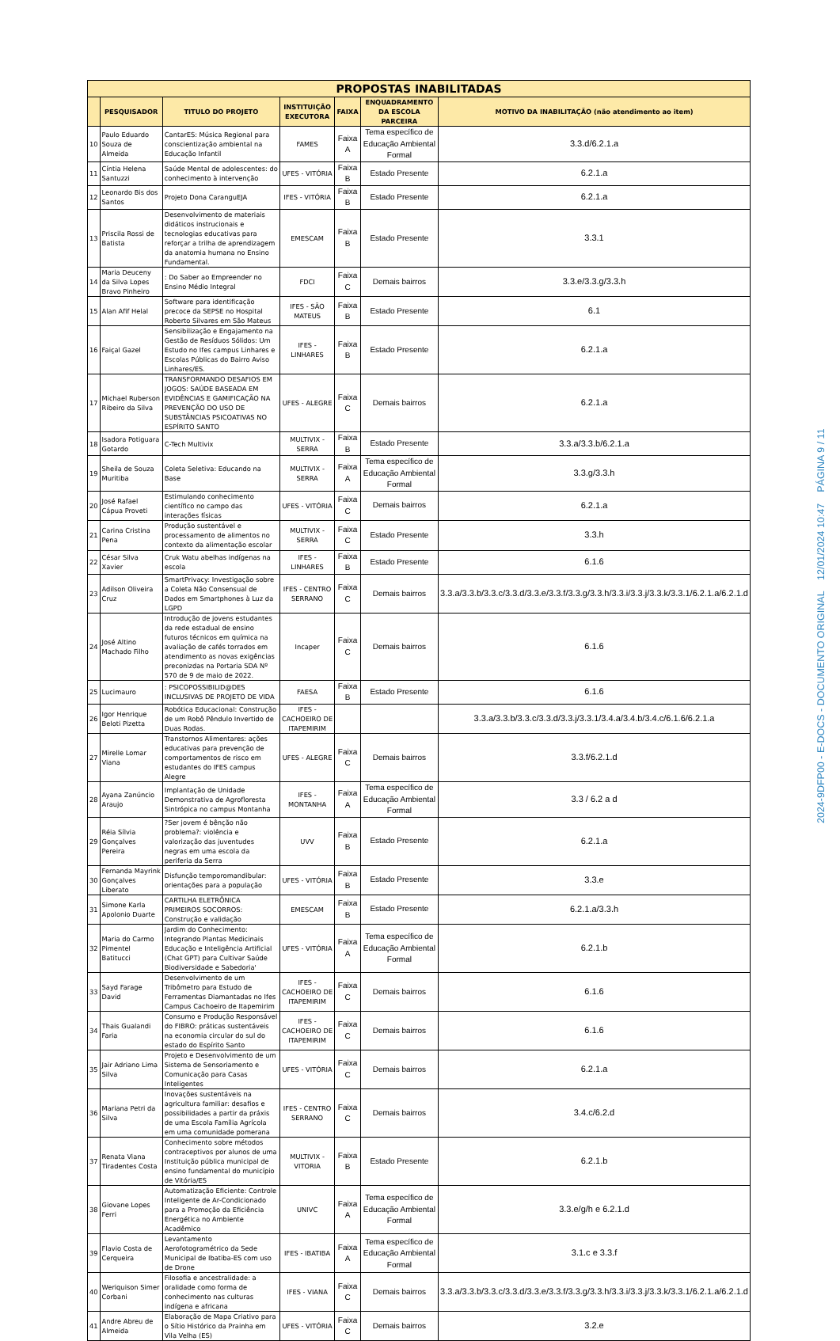| PROPOSTAS INABILITADAS | | | | | | |
| | PESQUISADOR | TITULO DO PROJETO | INSTITUIÇÃO EXECUTORA | FAIXA | ENQUADRAMENTO DA ESCOLA PARCEIRA | MOTIVO DA INABILITAÇÃO (não atendimento ao item) |
| 10 | Paulo Eduardo Souza de Almeida | CantarES: Música Regional para conscientização ambiental na Educação Infantil | FAMES | Faixa A | Tema específico de Educação Ambiental Formal | 3.3.d/6.2.1.a |
| 11 | Cíntia Helena Santuzzi | Saúde Mental de adolescentes: do conhecimento à intervenção | UFES - VITÓRIA | Faixa B | Estado Presente | 6.2.1.a |
| 12 | Leonardo Bis dos Santos | Projeto Dona CaranguEJA | IFES - VITÓRIA | Faixa B | Estado Presente | 6.2.1.a |
| 13 | Priscila Rossi de Batista | Desenvolvimento de materiais didáticos instrucionais e tecnologias educativas para reforçar a trilha de aprendizagem da anatomia humana no Ensino Fundamental. | EMESCAM | Faixa B | Estado Presente | 3.3.1 |
| 14 | Maria Deuceny da Silva Lopes Bravo Pinheiro | : Do Saber ao Empreender no Ensino Médio Integral | FDCI | Faixa C | Demais bairros | 3.3.e/3.3.g/3.3.h |
| 15 | Alan Afif Helal | Software para identificação precoce da SEPSE no Hospital Roberto Silvares em São Mateus | IFES - SÃO MATEUS | Faixa B | Estado Presente | 6.1 |
| 16 | Faiçal Gazel | Sensibilização e Engajamento na Gestão de Resíduos Sólidos: Um Estudo no Ifes campus Linhares e Escolas Públicas do Bairro Aviso Linhares/ES. | IFES - LINHARES | Faixa B | Estado Presente | 6.2.1.a |
| 17 | Michael Ruberson Ribeiro da Silva | TRANSFORMANDO DESAFIOS EM JOGOS: SAÚDE BASEADA EM EVIDÊNCIAS E GAMIFICAÇÃO NA PREVENÇÃO DO USO DE SUBSTÂNCIAS PSICOATIVAS NO ESPÍRITO SANTO | UFES - ALEGRE | Faixa C | Demais bairros | 6.2.1.a |
| 18 | Isadora Potiguara Gotardo | C-Tech Multivix | MULTIVIX - SERRA | Faixa B | Estado Presente | 3.3.a/3.3.b/6.2.1.a |
| 19 | Sheila de Souza Muritiba | Coleta Seletiva: Educando na Base | MULTIVIX - SERRA | Faixa A | Tema específico de Educação Ambiental Formal | 3.3.g/3.3.h |
| 20 | José Rafael Cápua Proveti | Estimulando conhecimento científico no campo das interações físicas | UFES - VITÓRIA | Faixa C | Demais bairros | 6.2.1.a |
| 21 | Carina Cristina Pena | Produção sustentável e processamento de alimentos no contexto da alimentação escolar | MULTIVIX - SERRA | Faixa C | Estado Presente | 3.3.h |
| 22 | César Silva Xavier | Cruk Watu abelhas indígenas na escola | IFES - LINHARES | Faixa B | Estado Presente | 6.1.6 |
| 23 | Adilson Oliveira Cruz | SmartPrivacy: Investigação sobre a Coleta Não Consensual de Dados em Smartphones à Luz da LGPD | IFES - CENTRO SERRANO | Faixa C | Demais bairros | 3.3.a/3.3.b/3.3.c/3.3.d/3.3.e/3.3.f/3.3.g/3.3.h/3.3.i/3.3.j/3.3.k/3.3.1/6.2.1.a/6.2.1.d |
| 24 | José Altino Machado Filho | Introdução de jovens estudantes da rede estadual de ensino futuros técnicos em química na avaliação de cafés torrados em atendimento as novas exigências preconizdas na Portaria SDA Nº 570 de 9 de maio de 2022. | Incaper | Faixa C | Demais bairros | 6.1.6 |
| 25 | Lucimauro | : PSICOPOSSIBILID@DES INCLUSIVAS DE PROJETO DE VIDA | FAESA | Faixa B | Estado Presente | 6.1.6 |
| 26 | Igor Henrique Beloti Pizetta | Robótica Educacional: Construção de um Robô Pêndulo Invertido de Duas Rodas. | IFES - CACHOEIRO DE ITAPEMIRIM | | | 3.3.a/3.3.b/3.3.c/3.3.d/3.3.j/3.3.1/3.4.a/3.4.b/3.4.c/6.1.6/6.2.1.a |
| 27 | Mirelle Lomar Viana | Transtornos Alimentares: ações educativas para prevenção de comportamentos de risco em estudantes do IFES campus Alegre | UFES - ALEGRE | Faixa C | Demais bairros | 3.3.f/6.2.1.d |
| 28 | Ayana Zanúncio Araujo | Implantação de Unidade Demonstrativa de Agrofloresta Sintrópica no campus Montanha | IFES - MONTANHA | Faixa A | Tema específico de Educação Ambiental Formal | 3.3 / 6.2 a d |
| 29 | Réia Sílvia Gonçalves Pereira | ?Ser jovem é bênção não problema?: violência e valorização das juventudes negras em uma escola da periferia da Serra | UVV | Faixa B | Estado Presente | 6.2.1.a |
| 30 | Fernanda Mayrink Gonçalves Liberato | Disfunção temporomandibular: orientações para a população | UFES - VITÓRIA | Faixa B | Estado Presente | 3.3.e |
| 31 | Simone Karla Apolonio Duarte | CARTILHA ELETRÔNICA PRIMEIROS SOCORROS: Construção e validação | EMESCAM | Faixa B | Estado Presente | 6.2.1.a/3.3.h |
| 32 | Maria do Carmo Pimentel Batitucci | Jardim do Conhecimento: Integrando Plantas Medicinais Educação e Inteligência Artificial (Chat GPT) para Cultivar Saúde Biodiversidade e Sabedoria' | UFES - VITÓRIA | Faixa A | Tema específico de Educação Ambiental Formal | 6.2.1.b |
| 33 | Sayd Farage David | Desenvolvimento de um Tribômetro para Estudo de Ferramentas Diamantadas no Ifes Campus Cachoeiro de Itapemirim | IFES - CACHOEIRO DE ITAPEMIRIM | Faixa C | Demais bairros | 6.1.6 |
| 34 | Thais Gualandi Faria | Consumo e Produção Responsável do FIBRO: práticas sustentáveis na economia circular do sul do estado do Espírito Santo | IFES - CACHOEIRO DE ITAPEMIRIM | Faixa C | Demais bairros | 6.1.6 |
| 35 | Jair Adriano Lima Silva | Projeto e Desenvolvimento de um Sistema de Sensoriamento e Comunicação para Casas Inteligentes | UFES - VITÓRIA | Faixa C | Demais bairros | 6.2.1.a |
| 36 | Mariana Petri da Silva | Inovações sustentáveis na agricultura familiar: desafios e possibilidades a partir da práxis de uma Escola Família Agrícola em uma comunidade pomerana | IFES - CENTRO SERRANO | Faixa C | Demais bairros | 3.4.c/6.2.d |
| 37 | Renata Viana Tiradentes Costa | Conhecimento sobre métodos contraceptivos por alunos de uma Instituição pública municipal de ensino fundamental do município de Vitória/ES | MULTIVIX - VITORIA | Faixa B | Estado Presente | 6.2.1.b |
| 38 | Giovane Lopes Ferri | Automatização Eficiente: Controle Inteligente de Ar-Condicionado para a Promoção da Eficiência Energética no Ambiente Acadêmico | UNIVC | Faixa A | Tema específico de Educação Ambiental Formal | 3.3.e/g/h e 6.2.1.d |
| 39 | Flavio Costa de Cerqueira | Levantamento Aerofotogramétrico da Sede Municipal de Ibatiba-ES com uso de Drone | IFES - IBATIBA | Faixa A | Tema específico de Educação Ambiental Formal | 3.1.c e 3.3.f |
| 40 | Weriquison Simer Corbani | Filosofia e ancestralidade: a oralidade como forma de conhecimento nas culturas indígena e africana | IFES - VIANA | Faixa C | Demais bairros | 3.3.a/3.3.b/3.3.c/3.3.d/3.3.e/3.3.f/3.3.g/3.3.h/3.3.i/3.3.j/3.3.k/3.3.1/6.2.1.a/6.2.1.d |
| 41 | Andre Abreu de Almeida | Elaboração de Mapa Criativo para o Sítio Histórico da Prainha em Vila Velha (ES) | UFES - VITÓRIA | Faixa C | Demais bairros | 3.2.e |
2024-9DFP00 - E-DOCS - DOCUMENTO ORIGINAL 12/01/2024 10:47 PÁGINA 9 / 11